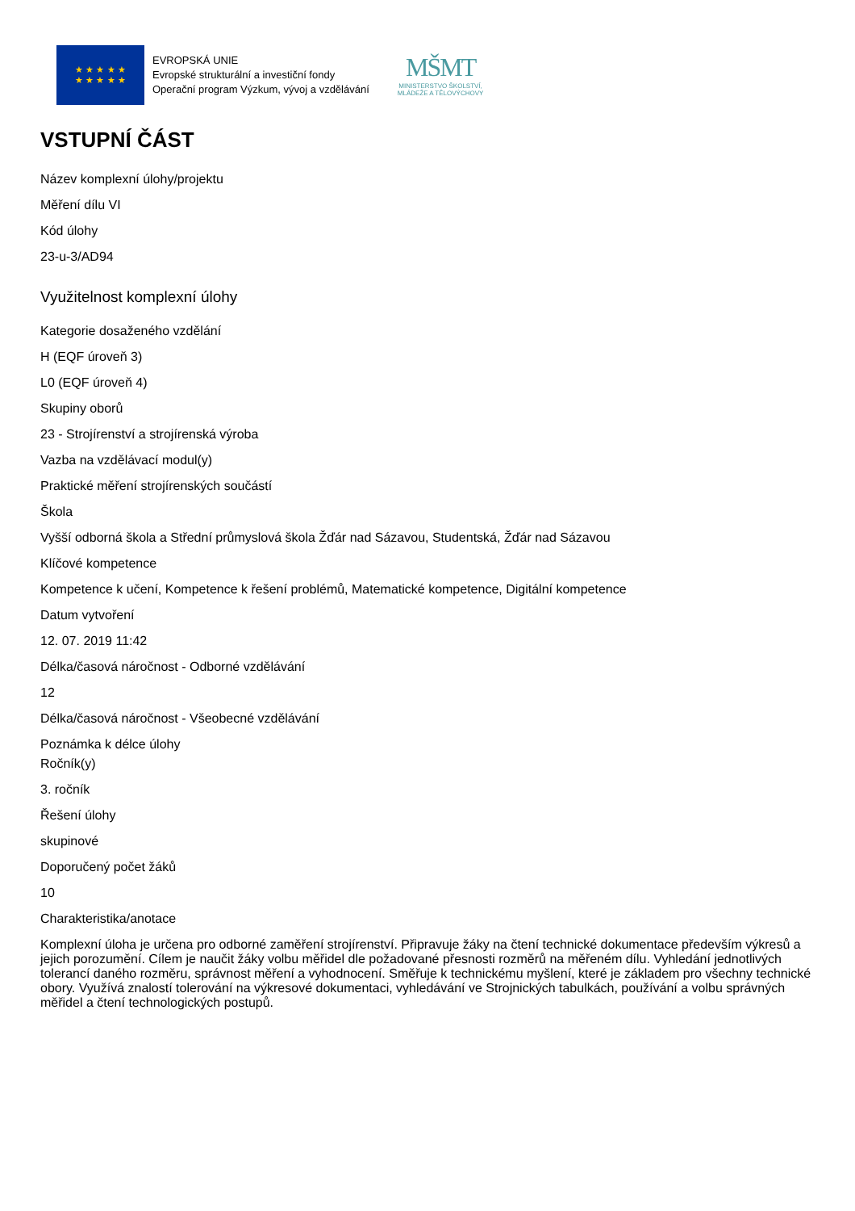★ ★ ★ ★ ★
★ ★ ★ ★ ★
EVROPSKÁ UNIE
Evropské strukturální a investiční fondy
Operační program Výzkum, vývoj a vzdělávání
MŠMT
MINISTERSTVO ŠKOLSTVÍ,
MLÁDEŽE A TĚLOVÝCHOVY
VSTUPNÍ ČÁST
Název komplexní úlohy/projektu
Měření dílu VI
Kód úlohy
23-u-3/AD94
Využitelnost komplexní úlohy
Kategorie dosaženého vzdělání
H (EQF úroveň 3)
L0 (EQF úroveň 4)
Skupiny oborů
23 - Strojírenství a strojírenská výroba
Vazba na vzdělávací modul(y)
Praktické měření strojírenských součástí
Škola
Vyšší odborná škola a Střední průmyslová škola Žďár nad Sázavou, Studentská, Žďár nad Sázavou
Klíčové kompetence
Kompetence k učení, Kompetence k řešení problémů, Matematické kompetence, Digitální kompetence
Datum vytvoření
12. 07. 2019 11:42
Délka/časová náročnost - Odborné vzdělávání
12
Délka/časová náročnost - Všeobecné vzdělávání
Poznámka k délce úlohy
Ročník(y)
3. ročník
Řešení úlohy
skupinové
Doporučený počet žáků
10
Charakteristika/anotace
Komplexní úloha je určena pro odborné zaměření strojírenství. Připravuje žáky na čtení technické dokumentace především výkresů a jejich porozumění. Cílem je naučit žáky volbu měřidel dle požadované přesnosti rozměrů na měřeném dílu. Vyhledání jednotlivých tolerancí daného rozměru, správnost měření a vyhodnocení. Směřuje k technickému myšlení, které je základem pro všechny technické obory. Využívá znalostí tolerování na výkresové dokumentaci, vyhledávání ve Strojnických tabulkách, používání a volbu správných měřidel a čtení technologických postupů.